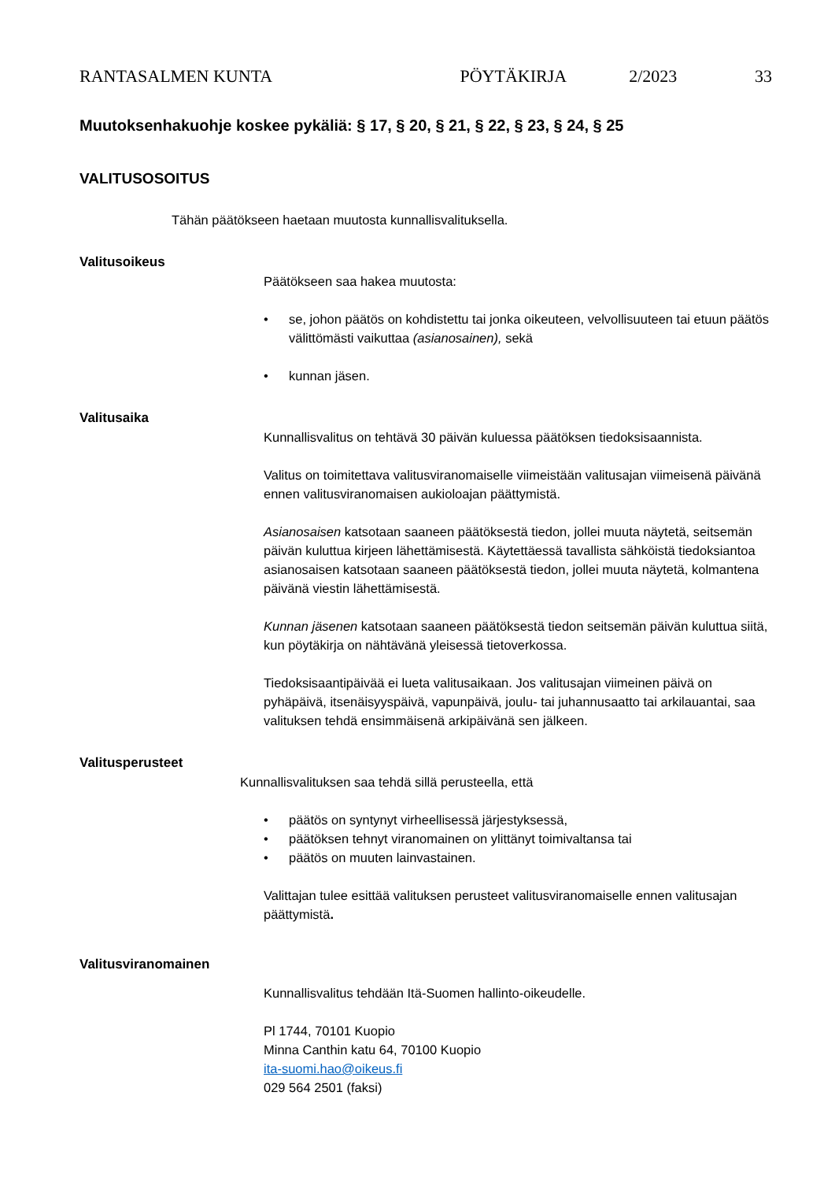RANTASALMEN KUNTA PÖYTÄKIRJA 2/2023 33
Muutoksenhakuohje koskee pykäliä: § 17, § 20, § 21, § 22, § 23, § 24, § 25
VALITUSOSOITUS
Tähän päätökseen haetaan muutosta kunnallisvalituksella.
Valitusoikeus
Päätökseen saa hakea muutosta:
se, johon päätös on kohdistettu tai jonka oikeuteen, velvollisuuteen tai etuun päätös välittömästi vaikuttaa (asianosainen), sekä
kunnan jäsen.
Valitusaika
Kunnallisvalitus on tehtävä 30 päivän kuluessa päätöksen tiedoksisaannista.
Valitus on toimitettava valitusviranomaiselle viimeistään valitusajan viimeisenä päivänä ennen valitusviranomaisen aukioloajan päättymistä.
Asianosaisen katsotaan saaneen päätöksestä tiedon, jollei muuta näytetä, seitsemän päivän kuluttua kirjeen lähettämisestä. Käytettäessä tavallista sähköistä tiedoksiantoa asianosaisen katsotaan saaneen päätöksestä tiedon, jollei muuta näytetä, kolmantena päivänä viestin lähettämisestä.
Kunnan jäsenen katsotaan saaneen päätöksestä tiedon seitsemän päivän kuluttua siitä, kun pöytäkirja on nähtävänä yleisessä tietoverkossa.
Tiedoksisaantipäivää ei lueta valitusaikaan. Jos valitusajan viimeinen päivä on pyhäpäivä, itsenäisyyspäivä, vapunpäivä, joulu- tai juhannusaatto tai arkilauantai, saa valituksen tehdä ensimmäisenä arkipäivänä sen jälkeen.
Valitusperusteet
Kunnallisvalituksen saa tehdä sillä perusteella, että
päätös on syntynyt virheellisessä järjestyksessä,
päätöksen tehnyt viranomainen on ylittänyt toimivaltansa tai
päätös on muuten lainvastainen.
Valittajan tulee esittää valituksen perusteet valitusviranomaiselle ennen valitusajan päättymistä.
Valitusviranomainen
Kunnallisvalitus tehdään Itä-Suomen hallinto-oikeudelle.
Pl 1744, 70101 Kuopio
Minna Canthin katu 64, 70100 Kuopio
ita-suomi.hao@oikeus.fi
029 564 2501 (faksi)